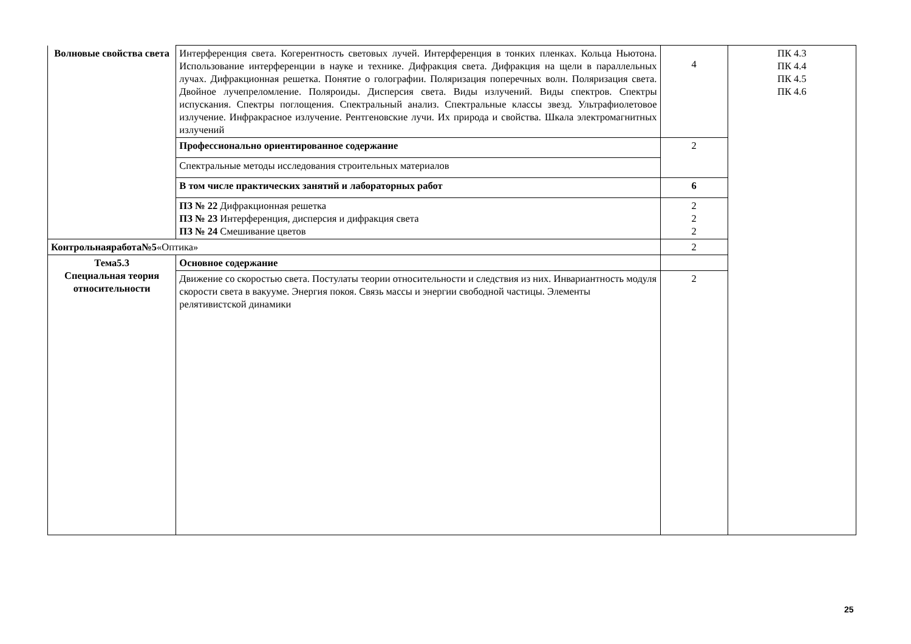| Волновые свойства света | Интерференция света. Когерентность световых лучей. Интерференция в тонких пленках. Кольца Ньютона. Использование интерференции в науке и технике. Дифракция света. Дифракция на щели в параллельных лучах. Дифракционная решетка. Понятие о голографии. Поляризация поперечных волн. Поляризация света. Двойное лучепреломление. Поляроиды. Дисперсия света. Виды излучений. Виды спектров. Спектры испускания. Спектры поглощения. Спектральный анализ. Спектральные классы звезд. Ультрафиолетовое излучение. Инфракрасное излучение. Рентгеновские лучи. Их природа и свойства. Шкала электромагнитных излучений | 4 | ПК 4.3 ПК 4.4 ПК 4.5 ПК 4.6 |
| | Профессионально ориентированное содержание | 2 | |
| | Спектральные методы исследования строительных материалов | | |
| | В том числе практических занятий и лабораторных работ | 6 | |
| | ПЗ № 22 Дифракционная решетка ПЗ № 23 Интерференция, дисперсия и дифракция света ПЗ № 24 Смешивание цветов | 2 2 2 | |
| Контрольнаяработа№5 «Оптика» | | 2 | |
| Тема5.3 Специальная теория относительности | Основное содержание | | |
| | Движение со скоростью света. Постулаты теории относительности и следствия из них. Инвариантность модуля скорости света в вакууме. Энергия покоя. Связь массы и энергии свободной частицы. Элементы релятивистской динамики | 2 | |
25